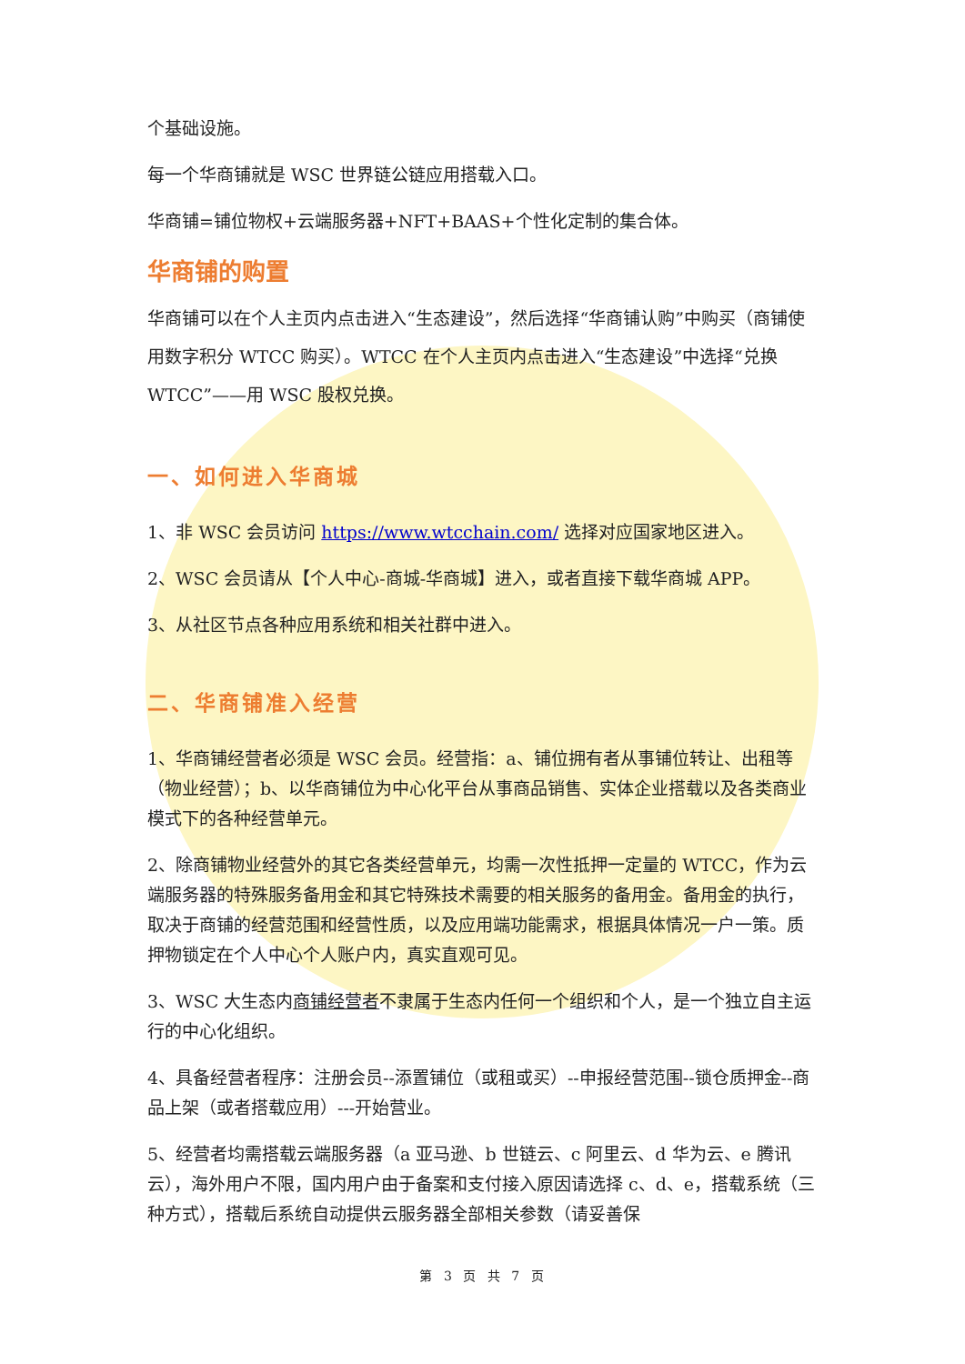个基础设施。
每一个华商铺就是 WSC 世界链公链应用搭载入口。
华商铺=铺位物权+云端服务器+NFT+BAAS+个性化定制的集合体。
华商铺的购置
华商铺可以在个人主页内点击进入“生态建设”，然后选择“华商铺认购”中购买（商铺使用数字积分 WTCC 购买）。WTCC 在个人主页内点击进入“生态建设”中选择“兑换 WTCC”——用 WSC 股权兑换。
一、如何进入华商城
1、非 WSC 会员访问 https://www.wtcchain.com/ 选择对应国家地区进入。
2、WSC 会员请从【个人中心-商城-华商城】进入，或者直接下载华商城 APP。
3、从社区节点各种应用系统和相关社群中进入。
二、华商铺准入经营
1、华商铺经营者必须是 WSC 会员。经营指：a、铺位拥有者从事铺位转让、出租等（物业经营）；b、以华商铺位为中心化平台从事商品销售、实体企业搭载以及各类商业模式下的各种经营单元。
2、除商铺物业经营外的其它各类经营单元，均需一次性抵押一定量的 WTCC，作为云端服务器的特殊服务备用金和其它特殊技术需要的相关服务的备用金。备用金的执行，取决于商铺的经营范围和经营性质，以及应用端功能需求，根据具体情况一户一策。质押物锁定在个人中心个人账户内，真实直观可见。
3、WSC 大生态内商铺经营者不隶属于生态内任何一个组织和个人，是一个独立自主运行的中心化组织。
4、具备经营者程序：注册会员--添置铺位（或租或买）--申报经营范围--锁仓质押金--商品上架（或者搭载应用）---开始营业。
5、经营者均需搭载云端服务器（a 亚马逊、b 世链云、c 阿里云、d 华为云、e 腾讯云），海外用户不限，国内用户由于备案和支付接入原因请选择 c、d、e，搭载系统（三种方式），搭载后系统自动提供云服务器全部相关参数（请妥善保
第 3 页 共 7 页